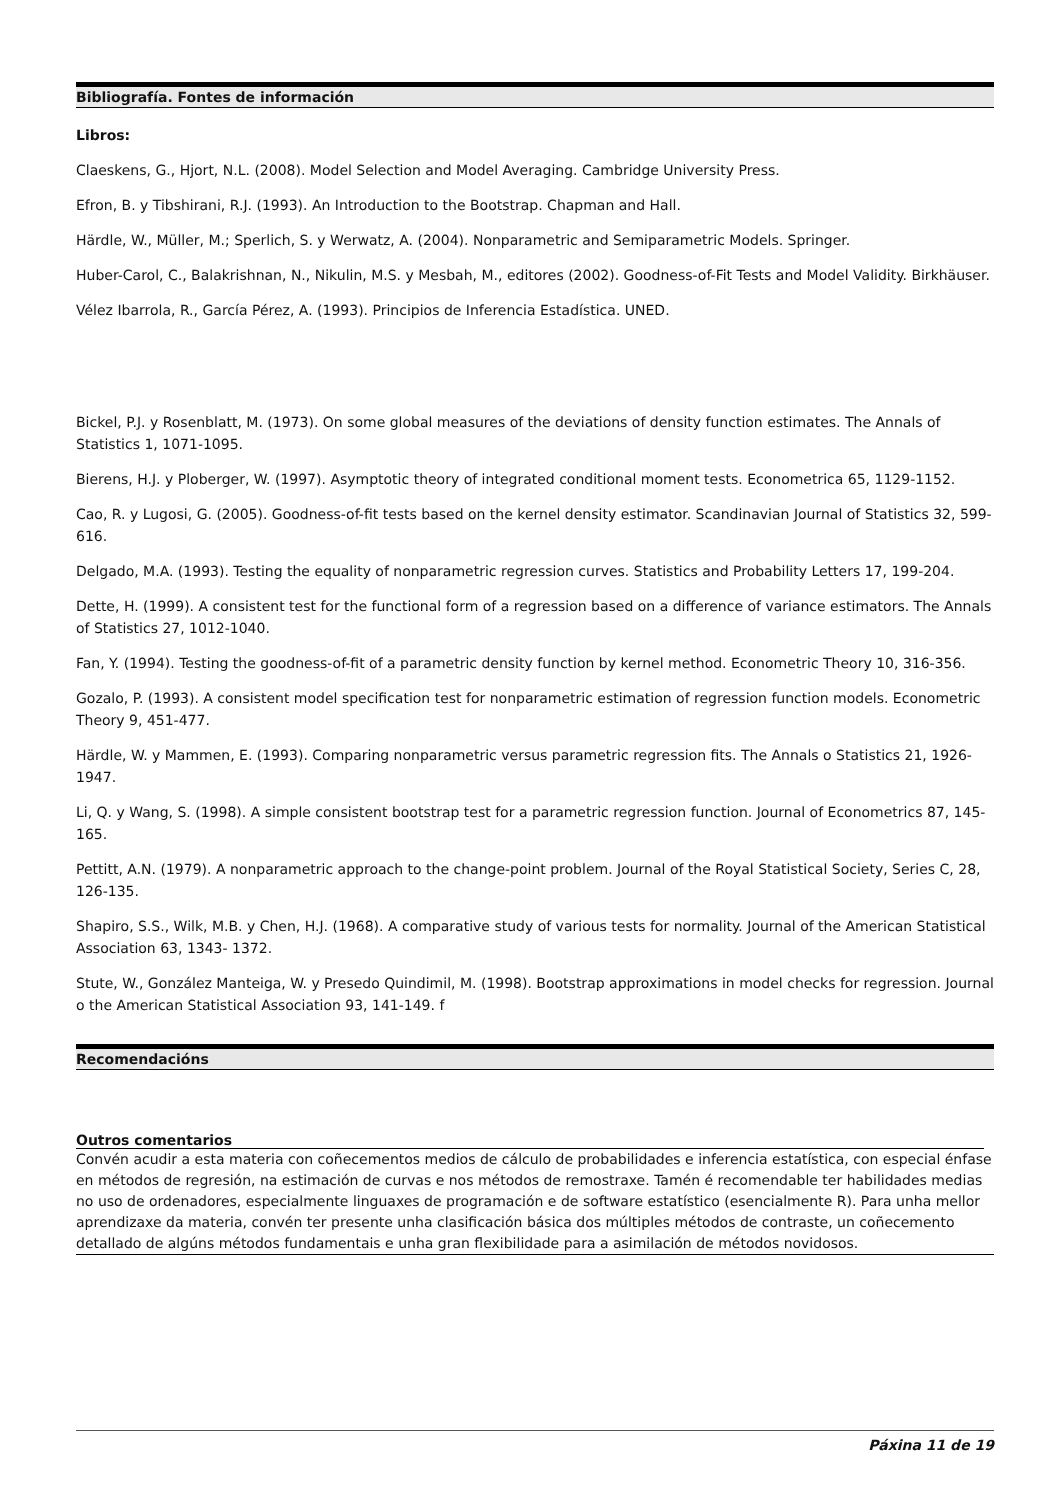Bibliografía. Fontes de información
Libros:
Claeskens, G., Hjort, N.L. (2008). Model Selection and Model Averaging. Cambridge University Press.
Efron, B. y Tibshirani, R.J. (1993). An Introduction to the Bootstrap. Chapman and Hall.
Härdle, W., Müller, M.; Sperlich, S. y Werwatz, A. (2004). Nonparametric and Semiparametric Models. Springer.
Huber-Carol, C., Balakrishnan, N., Nikulin, M.S. y Mesbah, M., editores (2002). Goodness-of-Fit Tests and Model Validity. Birkhäuser.
Vélez Ibarrola, R., García Pérez, A. (1993). Principios de Inferencia Estadística. UNED.
Bickel, P.J. y Rosenblatt, M. (1973). On some global measures of the deviations of density function estimates. The Annals of Statistics 1, 1071-1095.
Bierens, H.J. y Ploberger, W. (1997). Asymptotic theory of integrated conditional moment tests. Econometrica 65, 1129-1152.
Cao, R. y Lugosi, G. (2005). Goodness-of-fit tests based on the kernel density estimator. Scandinavian Journal of Statistics 32, 599-616.
Delgado, M.A. (1993). Testing the equality of nonparametric regression curves. Statistics and Probability Letters 17, 199-204.
Dette, H. (1999). A consistent test for the functional form of a regression based on a difference of variance estimators. The Annals of Statistics 27, 1012-1040.
Fan, Y. (1994). Testing the goodness-of-fit of a parametric density function by kernel method. Econometric Theory 10, 316-356.
Gozalo, P. (1993). A consistent model specification test for nonparametric estimation of regression function models. Econometric Theory 9, 451-477.
Härdle, W. y Mammen, E. (1993). Comparing nonparametric versus parametric regression fits. The Annals o Statistics 21, 1926-1947.
Li, Q. y Wang, S. (1998). A simple consistent bootstrap test for a parametric regression function. Journal of Econometrics 87, 145-165.
Pettitt, A.N. (1979). A nonparametric approach to the change-point problem. Journal of the Royal Statistical Society, Series C, 28, 126-135.
Shapiro, S.S., Wilk, M.B. y Chen, H.J. (1968). A comparative study of various tests for normality. Journal of the American Statistical Association 63, 1343- 1372.
Stute, W., González Manteiga, W. y Presedo Quindimil, M. (1998). Bootstrap approximations in model checks for regression. Journal o the American Statistical Association 93, 141-149. f
Recomendacións
Outros comentarios
Convén acudir a esta materia con coñecementos medios de cálculo de probabilidades e inferencia estatística, con especial énfase en métodos de regresión, na estimación de curvas e nos métodos de remostraxe. Tamén é recomendable ter habilidades medias no uso de ordenadores, especialmente linguaxes de programación e de software estatístico (esencialmente R). Para unha mellor aprendizaxe da materia, convén ter presente unha clasificación básica dos múltiples métodos de contraste, un coñecemento detallado de algúns métodos fundamentais e unha gran flexibilidade para a asimilación de métodos novidosos.
Páxina 11 de 19